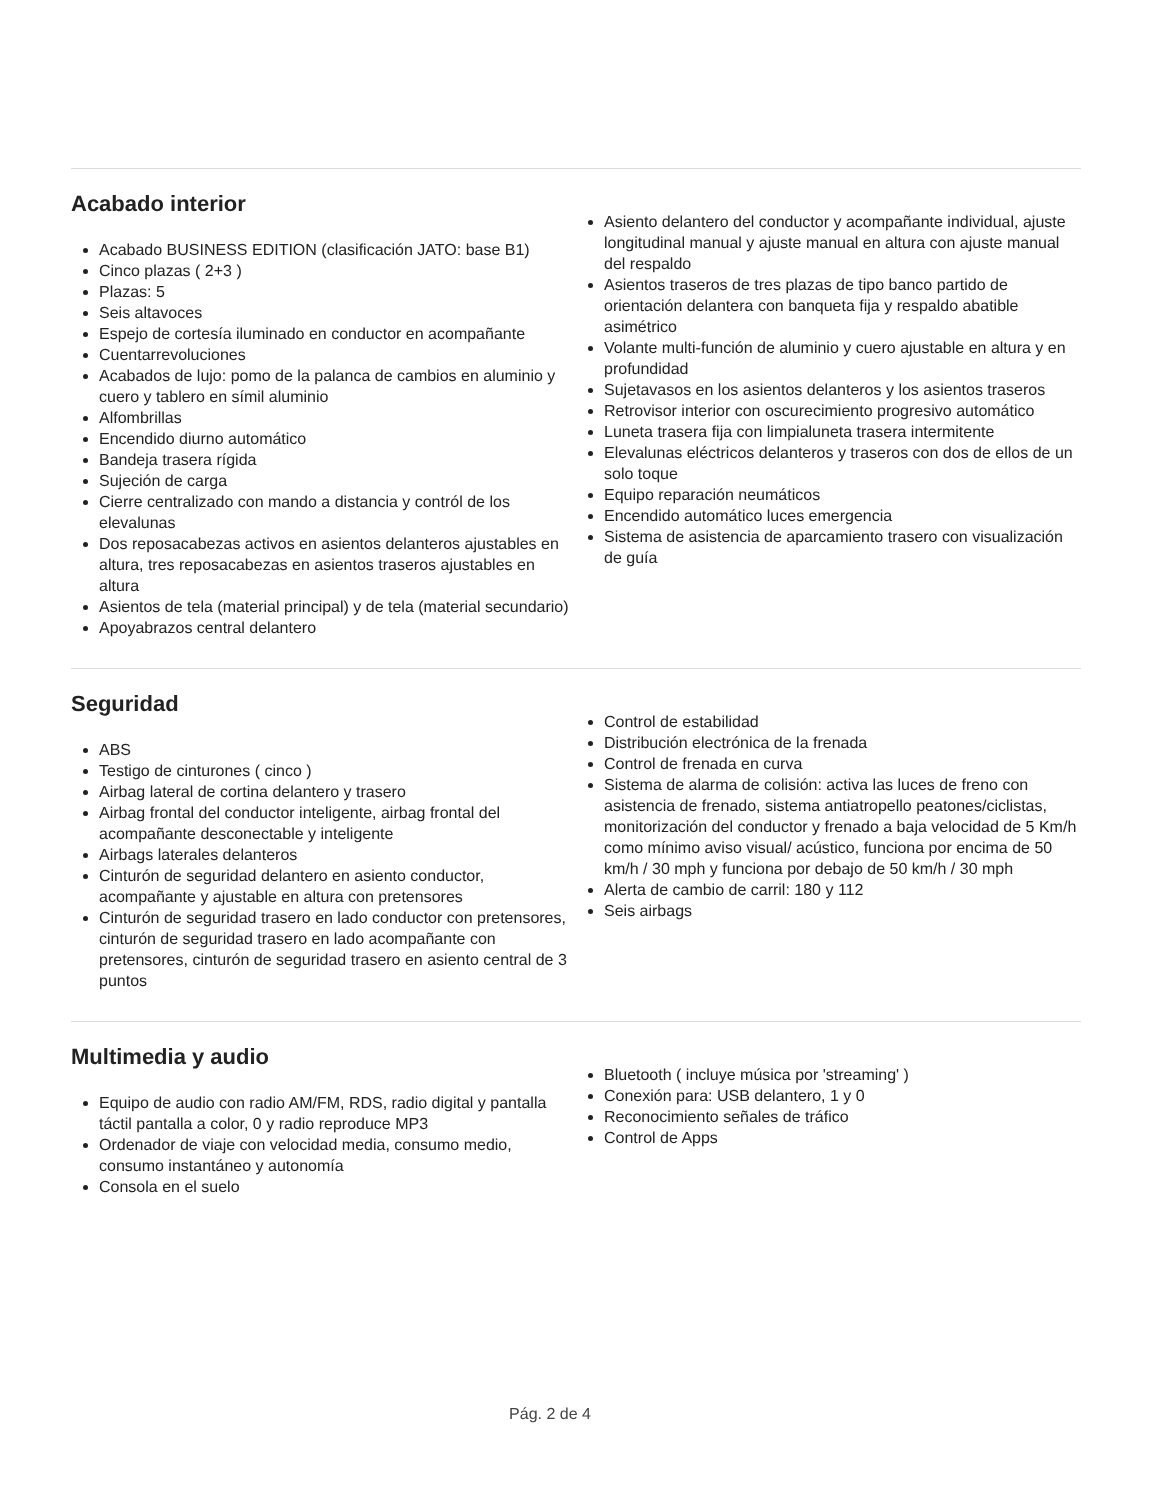Acabado interior
Acabado BUSINESS EDITION (clasificación JATO: base B1)
Cinco plazas ( 2+3 )
Plazas: 5
Seis altavoces
Espejo de cortesía iluminado en conductor en acompañante
Cuentarrevoluciones
Acabados de lujo: pomo de la palanca de cambios en aluminio y cuero y tablero en símil aluminio
Alfombrillas
Encendido diurno automático
Bandeja trasera rígida
Sujeción de carga
Cierre centralizado con mando a distancia y contról de los elevalunas
Dos reposacabezas activos en asientos delanteros ajustables en altura, tres reposacabezas en asientos traseros ajustables en altura
Asientos de tela (material principal) y de tela (material secundario)
Apoyabrazos central delantero
Asiento delantero del conductor y acompañante individual, ajuste longitudinal manual y ajuste manual en altura con ajuste manual del respaldo
Asientos traseros de tres plazas de tipo banco partido de orientación delantera con banqueta fija y respaldo abatible asimétrico
Volante multi-función de aluminio y cuero ajustable en altura y en profundidad
Sujetavasos en los asientos delanteros y los asientos traseros
Retrovisor interior con oscurecimiento progresivo automático
Luneta trasera fija con limpialuneta trasera intermitente
Elevalunas eléctricos delanteros y traseros con dos de ellos de un solo toque
Equipo reparación neumáticos
Encendido automático luces emergencia
Sistema de asistencia de aparcamiento trasero con visualización de guía
Seguridad
ABS
Testigo de cinturones ( cinco )
Airbag lateral de cortina delantero y trasero
Airbag frontal del conductor inteligente, airbag frontal del acompañante desconectable y inteligente
Airbags laterales delanteros
Cinturón de seguridad delantero en asiento conductor, acompañante y ajustable en altura con pretensores
Cinturón de seguridad trasero en lado conductor con pretensores, cinturón de seguridad trasero en lado acompañante con pretensores, cinturón de seguridad trasero en asiento central de 3 puntos
Control de estabilidad
Distribución electrónica de la frenada
Control de frenada en curva
Sistema de alarma de colisión: activa las luces de freno con asistencia de frenado, sistema antiatropello peatones/ciclistas, monitorización del conductor y frenado a baja velocidad de 5 Km/h como mínimo aviso visual/ acústico, funciona por encima de 50 km/h / 30 mph y funciona por debajo de 50 km/h / 30 mph
Alerta de cambio de carril: 180 y 112
Seis airbags
Multimedia y audio
Equipo de audio con radio AM/FM, RDS, radio digital y pantalla táctil pantalla a color, 0 y radio reproduce MP3
Ordenador de viaje con velocidad media, consumo medio, consumo instantáneo y autonomía
Consola en el suelo
Bluetooth ( incluye música por 'streaming' )
Conexión para: USB delantero, 1 y 0
Reconocimiento señales de tráfico
Control de Apps
Pág. 2 de 4